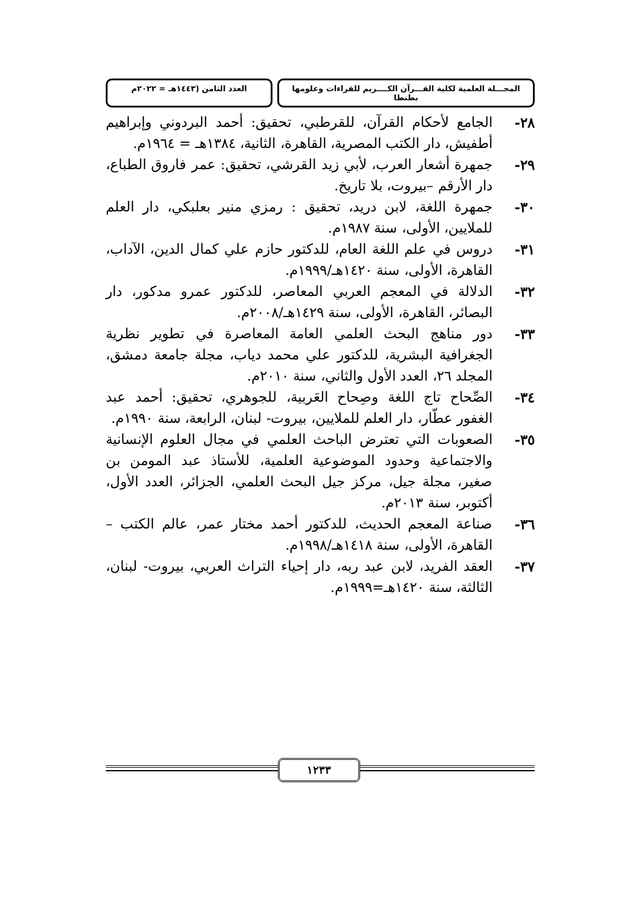المجـــلة العلمية لكلية القـــرآن الكــــريم للقراءات وعلومها بطنطا
العدد الثامن (١٤٤٣هـ = ٢٠٢٢م
٢٨- الجامع لأحكام القرآن، للقرطبي، تحقيق: أحمد البردوني وإبراهيم أطفيش، دار الكتب المصرية، القاهرة، الثانية، ١٣٨٤هـ = ١٩٦٤م.
٢٩- جمهرة أشعار العرب، لأبي زيد القرشي، تحقيق: عمر فاروق الطباع، دار الأرقم –بيروت، بلا تاريخ.
٣٠- جمهرة اللغة، لابن دريد، تحقيق : رمزي منير بعلبكي، دار العلم للملايين، الأولى، سنة ١٩٨٧م.
٣١- دروس في علم اللغة العام، للدكتور حازم علي كمال الدين، الآداب، القاهرة، الأولى، سنة ١٤٢٠هـ/١٩٩٩م.
٣٢- الدلالة في المعجم العربي المعاصر، للدكتور عمرو مدكور، دار البصائر، القاهرة، الأولى، سنة ١٤٢٩هـ/٢٠٠٨م.
٣٣- دور مناهج البحث العلمي العامة المعاصرة في تطوير نظرية الجغرافية البشرية، للدكتور علي محمد دياب، مجلة جامعة دمشق، المجلد ٢٦، العدد الأول والثاني، سنة ٢٠١٠م.
٣٤- الصِّحاح تاج اللغة وصِحاح العَربية، للجوهري، تحقيق: أحمد عبد الغفور عطّار، دار العلم للملايين، بيروت- لبنان، الرابعة، سنة ١٩٩٠م.
٣٥- الصعوبات التي تعترض الباحث العلمي في مجال العلوم الإنسانية والاجتماعية وحدود الموضوعية العلمية، للأستاذ عبد المومن بن صغير، مجلة جيل، مركز جيل البحث العلمي، الجزائر، العدد الأول، أكتوبر، سنة ٢٠١٣م.
٣٦- صناعة المعجم الحديث، للدكتور أحمد مختار عمر، عالم الكتب –القاهرة، الأولى، سنة ١٤١٨هـ/١٩٩٨م.
٣٧- العقد الفريد، لابن عبد ربه، دار إحياء التراث العربي، بيروت- لبنان، الثالثة، سنة ١٤٢٠هـ=١٩٩٩م.
١٢٣٣